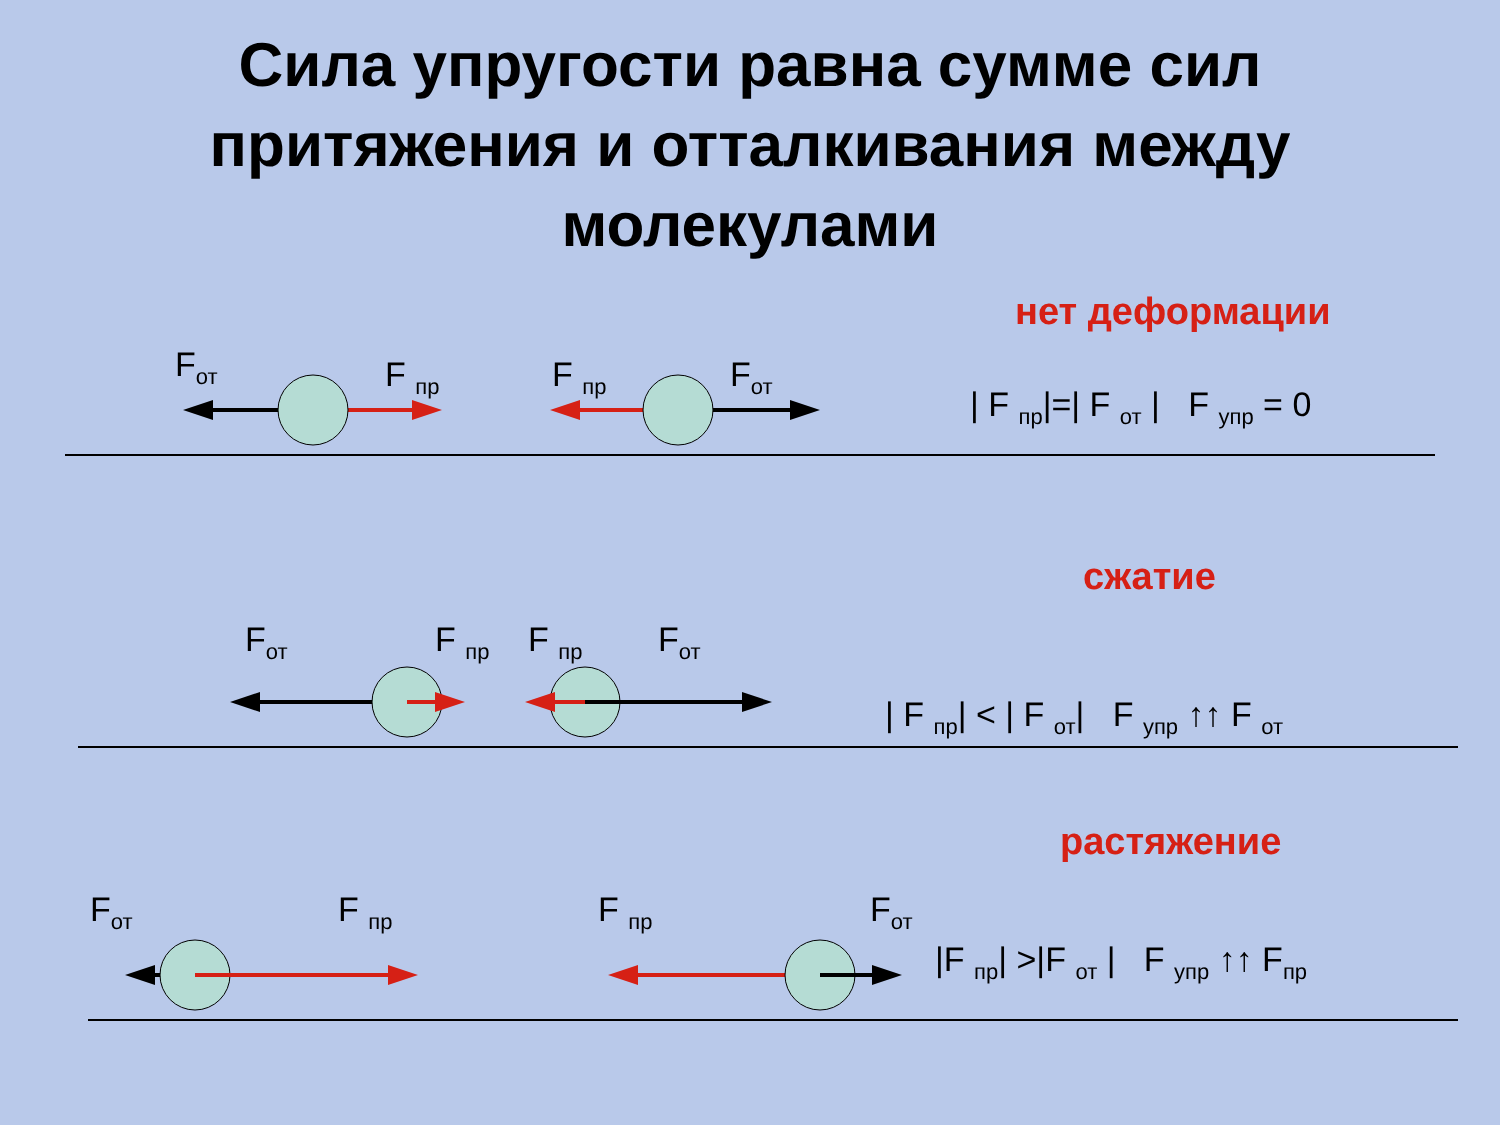Сила упругости равна сумме сил
притяжения и отталкивания между
молекулами
нет деформации
F<sub>от</sub> F <sub>пр</sub> F <sub>пр</sub> F<sub>от</sub>
| F <sub>пр</sub>|=| F <sub>от</sub> | F <sub>упр</sub> = 0
сжатие
F<sub>от</sub> F <sub>пр</sub> F <sub>пр</sub> F<sub>от</sub>
| F <sub>пр</sub>| < | F <sub>от</sub>| F <sub>упр</sub> ↑↑ F <sub>от</sub>
растяжение
F<sub>от</sub> F <sub>пр</sub> F <sub>пр</sub> F<sub>от</sub>
|F <sub>пр</sub>| >|F <sub>от</sub> | F <sub>упр</sub> ↑↑ F<sub>пр</sub>